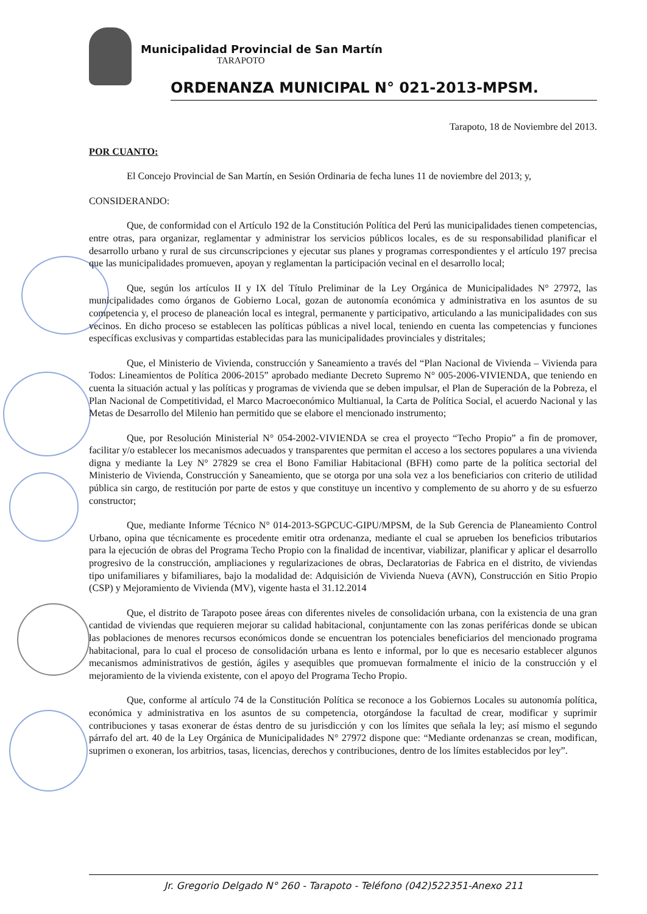Municipalidad Provincial de San Martín
TARAPOTO
ORDENANZA MUNICIPAL N° 021-2013-MPSM.
Tarapoto, 18 de Noviembre del 2013.
POR CUANTO:
El Concejo Provincial de San Martín, en Sesión Ordinaria de fecha lunes 11 de noviembre del 2013; y,
CONSIDERANDO:
Que, de conformidad con el Artículo 192 de la Constitución Política del Perú las municipalidades tienen competencias, entre otras, para organizar, reglamentar y administrar los servicios públicos locales, es de su responsabilidad planificar el desarrollo urbano y rural de sus circunscripciones y ejecutar sus planes y programas correspondientes y el artículo 197 precisa que las municipalidades promueven, apoyan y reglamentan la participación vecinal en el desarrollo local;
Que, según los artículos II y IX del Título Preliminar de la Ley Orgánica de Municipalidades N° 27972, las municipalidades como órganos de Gobierno Local, gozan de autonomía económica y administrativa en los asuntos de su competencia y, el proceso de planeación local es integral, permanente y participativo, articulando a las municipalidades con sus vecinos. En dicho proceso se establecen las políticas públicas a nivel local, teniendo en cuenta las competencias y funciones específicas exclusivas y compartidas establecidas para las municipalidades provinciales y distritales;
Que, el Ministerio de Vivienda, construcción y Saneamiento a través del “Plan Nacional de Vivienda – Vivienda para Todos: Lineamientos de Política 2006-2015” aprobado mediante Decreto Supremo N° 005-2006-VIVIENDA, que teniendo en cuenta la situación actual y las políticas y programas de vivienda que se deben impulsar, el Plan de Superación de la Pobreza, el Plan Nacional de Competitividad, el Marco Macroeconómico Multianual, la Carta de Política Social, el acuerdo Nacional y las Metas de Desarrollo del Milenio han permitido que se elabore el mencionado instrumento;
Que, por Resolución Ministerial N° 054-2002-VIVIENDA se crea el proyecto “Techo Propio” a fin de promover, facilitar y/o establecer los mecanismos adecuados y transparentes que permitan el acceso a los sectores populares a una vivienda digna y mediante la Ley N° 27829 se crea el Bono Familiar Habitacional (BFH) como parte de la política sectorial del Ministerio de Vivienda, Construcción y Saneamiento, que se otorga por una sola vez a los beneficiarios con criterio de utilidad pública sin cargo, de restitución por parte de estos y que constituye un incentivo y complemento de su ahorro y de su esfuerzo constructor;
Que, mediante Informe Técnico N° 014-2013-SGPCUC-GIPU/MPSM, de la Sub Gerencia de Planeamiento Control Urbano, opina que técnicamente es procedente emitir otra ordenanza, mediante el cual se aprueben los beneficios tributarios para la ejecución de obras del Programa Techo Propio con la finalidad de incentivar, viabilizar, planificar y aplicar el desarrollo progresivo de la construcción, ampliaciones y regularizaciones de obras, Declaratorias de Fabrica en el distrito, de viviendas tipo unifamiliares y bifamiliares, bajo la modalidad de: Adquisición de Vivienda Nueva (AVN), Construcción en Sitio Propio (CSP) y Mejoramiento de Vivienda (MV), vigente hasta el 31.12.2014
Que, el distrito de Tarapoto posee áreas con diferentes niveles de consolidación urbana, con la existencia de una gran cantidad de viviendas que requieren mejorar su calidad habitacional, conjuntamente con las zonas periféricas donde se ubican las poblaciones de menores recursos económicos donde se encuentran los potenciales beneficiarios del mencionado programa habitacional, para lo cual el proceso de consolidación urbana es lento e informal, por lo que es necesario establecer algunos mecanismos administrativos de gestión, ágiles y asequibles que promuevan formalmente el inicio de la construcción y el mejoramiento de la vivienda existente, con el apoyo del Programa Techo Propio.
Que, conforme al artículo 74 de la Constitución Política se reconoce a los Gobiernos Locales su autonomía política, económica y administrativa en los asuntos de su competencia, otorgándose la facultad de crear, modificar y suprimir contribuciones y tasas exonerar de éstas dentro de su jurisdicción y con los límites que señala la ley; así mismo el segundo párrafo del art. 40 de la Ley Orgánica de Municipalidades N° 27972 dispone que: “Mediante ordenanzas se crean, modifican, suprimen o exoneran, los arbitrios, tasas, licencias, derechos y contribuciones, dentro de los límites establecidos por ley”.
Jr. Gregorio Delgado N° 260 - Tarapoto - Teléfono (042)522351-Anexo 211